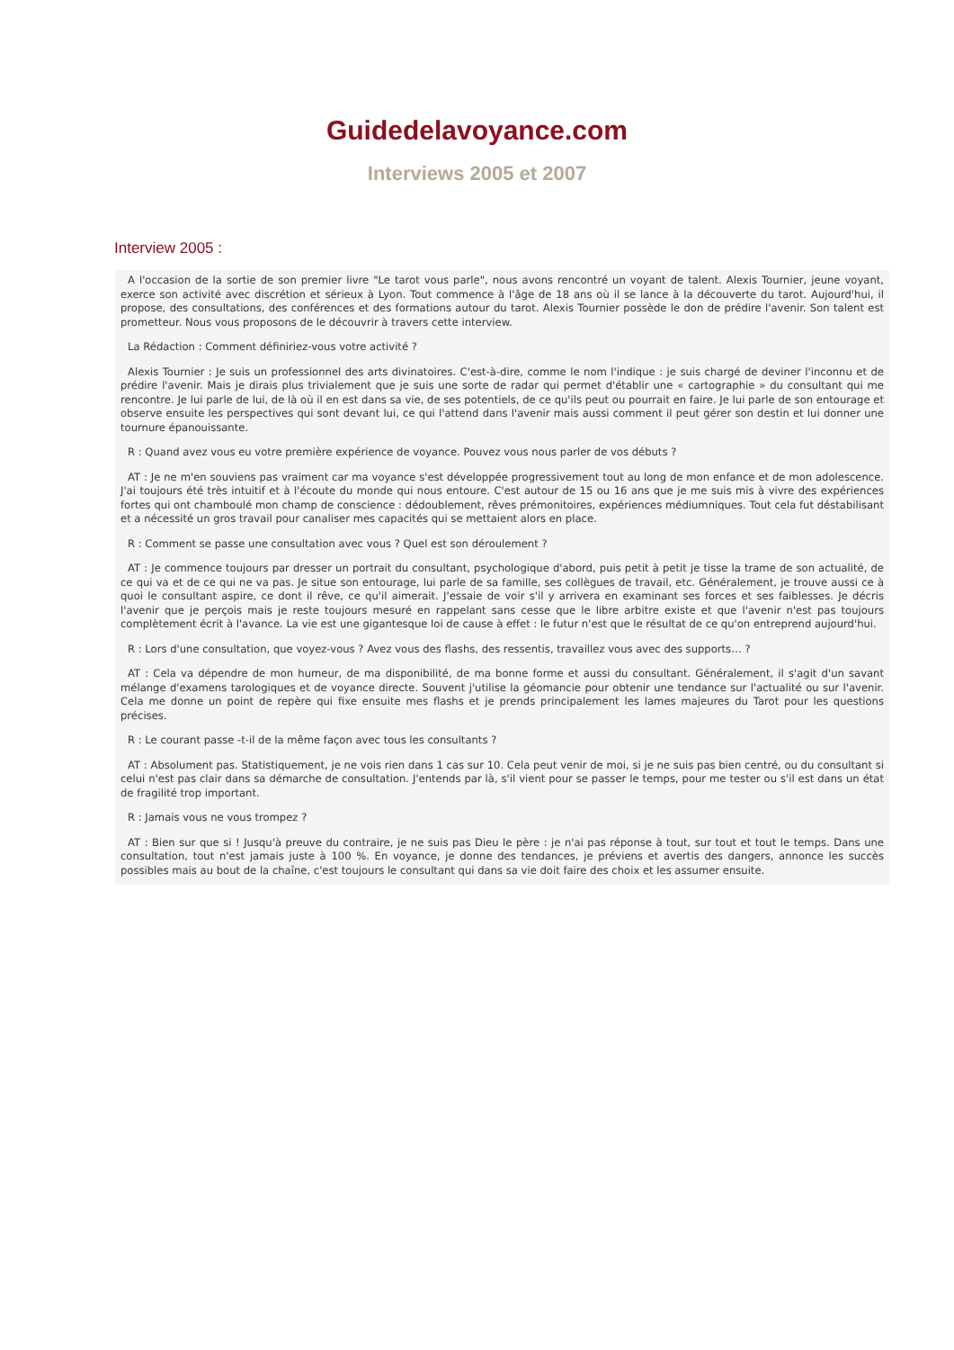Guidedelavoyance.com
Interviews 2005 et 2007
Interview 2005 :
A l'occasion de la sortie de son premier livre "Le tarot vous parle", nous avons rencontré un voyant de talent. Alexis Tournier, jeune voyant, exerce son activité avec discrétion et sérieux à Lyon. Tout commence à l'âge de 18 ans où il se lance à la découverte du tarot. Aujourd'hui, il propose, des consultations, des conférences et des formations autour du tarot. Alexis Tournier possède le don de prédire l'avenir. Son talent est prometteur. Nous vous proposons de le découvrir à travers cette interview.
La Rédaction : Comment définiriez-vous votre activité ?
Alexis Tournier : Je suis un professionnel des arts divinatoires. C'est-à-dire, comme le nom l'indique : je suis chargé de deviner l'inconnu et de prédire l'avenir. Mais je dirais plus trivialement que je suis une sorte de radar qui permet d'établir une « cartographie » du consultant qui me rencontre. Je lui parle de lui, de là où il en est dans sa vie, de ses potentiels, de ce qu'ils peut ou pourrait en faire. Je lui parle de son entourage et observe ensuite les perspectives qui sont devant lui, ce qui l'attend dans l'avenir mais aussi comment il peut gérer son destin et lui donner une tournure épanouissante.
R : Quand avez vous eu votre première expérience de voyance. Pouvez vous nous parler de vos débuts ?
AT : Je ne m'en souviens pas vraiment car ma voyance s'est développée progressivement tout au long de mon enfance et de mon adolescence. J'ai toujours été très intuitif et à l'écoute du monde qui nous entoure. C'est autour de 15 ou 16 ans que je me suis mis à vivre des expériences fortes qui ont chamboulé mon champ de conscience : dédoublement, rêves prémonitoires, expériences médiumniques. Tout cela fut déstabilisant et a nécessité un gros travail pour canaliser mes capacités qui se mettaient alors en place.
R : Comment se passe une consultation avec vous ? Quel est son déroulement ?
AT : Je commence toujours par dresser un portrait du consultant, psychologique d'abord, puis petit à petit je tisse la trame de son actualité, de ce qui va et de ce qui ne va pas. Je situe son entourage, lui parle de sa famille, ses collègues de travail, etc. Généralement, je trouve aussi ce à quoi le consultant aspire, ce dont il rêve, ce qu'il aimerait. J'essaie de voir s'il y arrivera en examinant ses forces et ses faiblesses. Je décris l'avenir que je perçois mais je reste toujours mesuré en rappelant sans cesse que le libre arbitre existe et que l'avenir n'est pas toujours complètement écrit à l'avance. La vie est une gigantesque loi de cause à effet : le futur n'est que le résultat de ce qu'on entreprend aujourd'hui.
R : Lors d'une consultation, que voyez-vous ? Avez vous des flashs, des ressentis, travaillez vous avec des supports… ?
AT : Cela va dépendre de mon humeur, de ma disponibilité, de ma bonne forme et aussi du consultant. Généralement, il s'agit d'un savant mélange d'examens tarologiques et de voyance directe. Souvent j'utilise la géomancie pour obtenir une tendance sur l'actualité ou sur l'avenir. Cela me donne un point de repère qui fixe ensuite mes flashs et je prends principalement les lames majeures du Tarot pour les questions précises.
R : Le courant passe -t-il de la même façon avec tous les consultants ?
AT : Absolument pas. Statistiquement, je ne vois rien dans 1 cas sur 10. Cela peut venir de moi, si je ne suis pas bien centré, ou du consultant si celui n'est pas clair dans sa démarche de consultation. J'entends par là, s'il vient pour se passer le temps, pour me tester ou s'il est dans un état de fragilité trop important.
R : Jamais vous ne vous trompez ?
AT : Bien sur que si ! Jusqu'à preuve du contraire, je ne suis pas Dieu le père : je n'ai pas réponse à tout, sur tout et tout le temps. Dans une consultation, tout n'est jamais juste à 100 %. En voyance, je donne des tendances, je préviens et avertis des dangers, annonce les succès possibles mais au bout de la chaîne, c'est toujours le consultant qui dans sa vie doit faire des choix et les assumer ensuite.